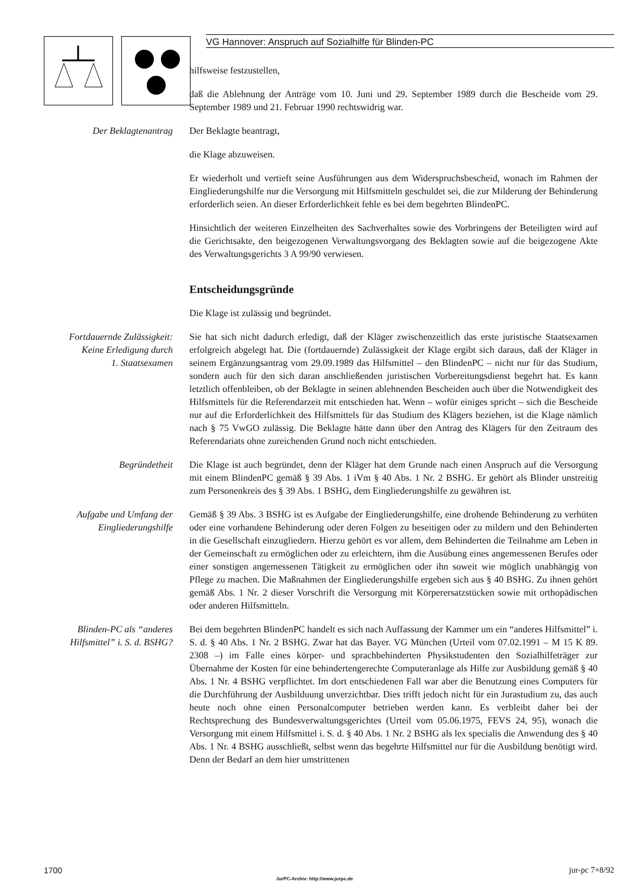VG Hannover: Anspruch auf Sozialhilfe für Blinden-PC
hilfsweise festzustellen,
daß die Ablehnung der Anträge vom 10. Juni und 29. September 1989 durch die Bescheide vom 29. September 1989 und 21. Februar 1990 rechtswidrig war.
Der Beklagtenantrag Der Beklagte beantragt,
die Klage abzuweisen.
Er wiederholt und vertieft seine Ausführungen aus dem Widerspruchsbescheid, wonach im Rahmen der Eingliederungshilfe nur die Versorgung mit Hilfsmitteln geschuldet sei, die zur Milderung der Behinderung erforderlich seien. An dieser Erforderlichkeit fehle es bei dem begehrten BlindenPC.
Hinsichtlich der weiteren Einzelheiten des Sachverhaltes sowie des Vorbringens der Beteiligten wird auf die Gerichtsakte, den beigezogenen Verwaltungsvorgang des Beklagten sowie auf die beigezogene Akte des Verwaltungsgerichts 3 A 99/90 verwiesen.
Entscheidungsgründe
Die Klage ist zulässig und begründet.
Fortdauernde Zulässigkeit:
Keine Erledigung durch
1. Staatsexamen
Sie hat sich nicht dadurch erledigt, daß der Kläger zwischenzeitlich das erste juristische Staatsexamen erfolgreich abgelegt hat. Die (fortdauernde) Zulässigkeit der Klage ergibt sich daraus, daß der Kläger in seinem Ergänzungsantrag vom 29.09.1989 das Hilfsmittel – den BlindenPC – nicht nur für das Studium, sondern auch für den sich daran anschließenden juristischen Vorbereitungsdienst begehrt hat. Es kann letztlich offenbleiben, ob der Beklagte in seinen ablehnenden Bescheiden auch über die Notwendigkeit des Hilfsmittels für die Referendarzeit mit entschieden hat. Wenn – wofür einiges spricht – sich die Bescheide nur auf die Erforderlichkeit des Hilfsmittels für das Studium des Klägers beziehen, ist die Klage nämlich nach § 75 VwGO zulässig. Die Beklagte hätte dann über den Antrag des Klägers für den Zeitraum des Referendariats ohne zureichenden Grund noch nicht entschieden.
Begründetheit Die Klage ist auch begründet, denn der Kläger hat dem Grunde nach einen Anspruch auf die Versorgung mit einem BlindenPC gemäß § 39 Abs. 1 iVm § 40 Abs. 1 Nr. 2 BSHG. Er gehört als Blinder unstreitig zum Personenkreis des § 39 Abs. 1 BSHG, dem Eingliederungshilfe zu gewähren ist.
Aufgabe und Umfang der
Eingliederungshilfe
Gemäß § 39 Abs. 3 BSHG ist es Aufgabe der Eingliederungshilfe, eine drohende Behinderung zu verhüten oder eine vorhandene Behinderung oder deren Folgen zu beseitigen oder zu mildern und den Behinderten in die Gesellschaft einzugliedern. Hierzu gehört es vor allem, dem Behinderten die Teilnahme am Leben in der Gemeinschaft zu ermöglichen oder zu erleichtern, ihm die Ausübung eines angemessenen Berufes oder einer sonstigen angemessenen Tätigkeit zu ermöglichen oder ihn soweit wie möglich unabhängig von Pflege zu machen. Die Maßnahmen der Eingliederungshilfe ergeben sich aus § 40 BSHG. Zu ihnen gehört gemäß Abs. 1 Nr. 2 dieser Vorschrift die Versorgung mit Körperersatzstücken sowie mit orthopädischen oder anderen Hilfsmitteln.
Blinden-PC als “anderes
Hilfsmittel” i. S. d. BSHG?
Bei dem begehrten BlindenPC handelt es sich nach Auffassung der Kammer um ein “anderes Hilfsmittel” i. S. d. § 40 Abs. 1 Nr. 2 BSHG. Zwar hat das Bayer. VG München (Urteil vom 07.02.1991 – M 15 K 89. 2308 –) im Falle eines körper- und sprachbehinderten Physikstudenten den Sozialhilfeträger zur Übernahme der Kosten für eine behindertengerechte Computeranlage als Hilfe zur Ausbildung gemäß § 40 Abs. 1 Nr. 4 BSHG verpflichtet. Im dort entschiedenen Fall war aber die Benutzung eines Computers für die Durchführung der Ausbilduung unverzichtbar. Dies trifft jedoch nicht für ein Jurastudium zu, das auch heute noch ohne einen Personalcomputer betrieben werden kann. Es verbleibt daher bei der Rechtsprechung des Bundesverwaltungsgerichtes (Urteil vom 05.06.1975, FEVS 24, 95), wonach die Versorgung mit einem Hilfsmittel i. S. d. § 40 Abs. 1 Nr. 2 BSHG als lex specialis die Anwendung des § 40 Abs. 1 Nr. 4 BSHG ausschließt, selbst wenn das begehrte Hilfsmittel nur für die Ausbildung benötigt wird. Denn der Bedarf an dem hier umstrittenen
1700 jur-pc 7+8/92
JurPC-Archiv: http://www.jurpc.de